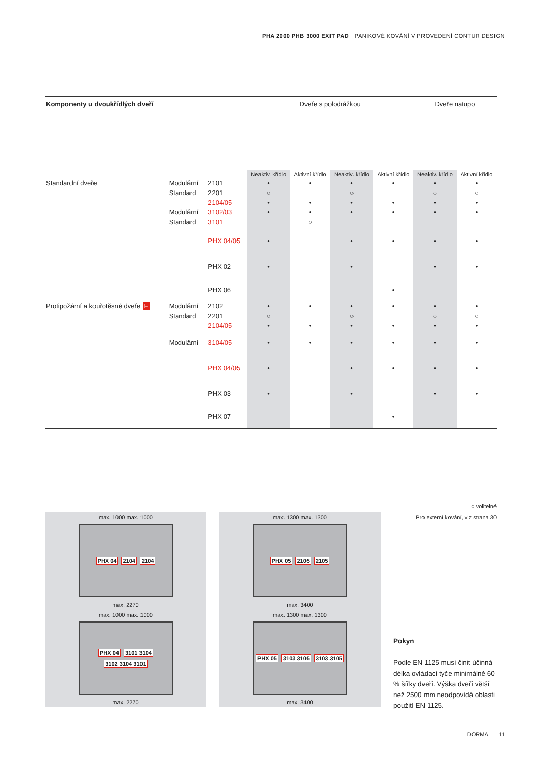PHA 2000 PHB 3000 EXIT PAD PANIKOVÉ KOVÁNÍ V PROVEDENÍ CONTUR DESIGN
| Komponenty u dvoukřídlých dveří | | | | Dveře s polodrážkou | | | | Dveře natupo | |
| --- | --- | --- | --- | --- | --- | --- | --- | --- | --- |
| | | | | Neaktiv. křídlo | Aktivní křídlo | Neaktiv. křídlo | Aktivní křídlo | Neaktiv. křídlo | Aktivní křídlo |
| Standardní dveře | Modulární | | 2101 | • | • | • | • | • | • |
| | Standard | | 2201 | ○ | | ○ | | ○ | ○ |
| | | | 2104/05 | • | • | • | • | • | • |
| | Modulární | | 3102/03 | • | • | • | • | • | • |
| | Standard | | 3101 | | ○ | | | | |
| | | | PHX 04/05 | • | | • | • | • | • |
| | | | PHX 02 | • | | • | | • | • |
| | | | PHX 06 | | | | • | | |
| Protipožární a kouřotěsné dveře F | Modulární | | 2102 | • | • | • | • | • | • |
| | Standard | | 2201 | ○ | | ○ | | ○ | ○ |
| | | | 2104/05 | • | • | • | • | • | • |
| | Modulární | | 3104/05 | • | • | • | • | • | • |
| | | | PHX 04/05 | • | | • | • | • | • |
| | | | PHX 03 | • | | • | | • | • |
| | | | PHX 07 | | | | • | | |
○ volitelné
Pro externí kování, viz strana 30
max. 1000 max. 1000
PHX 04 2104 2104
max. 2270
max. 1000 max. 1000
PHX 04 3101 3104 3102 3104 3101
max. 2270
max. 1300 max. 1300
PHX 05 2105 2105
max. 3400
max. 1300 max. 1300
PHX 05 3103 3105 3103 3105
max. 3400
Pokyn
Podle EN 1125 musí činit účinná délka ovládací tyče minimálně 60 % šířky dveří. Výška dveří větší než 2500 mm neodpovídá oblasti použití EN 1125.
DORMA 11